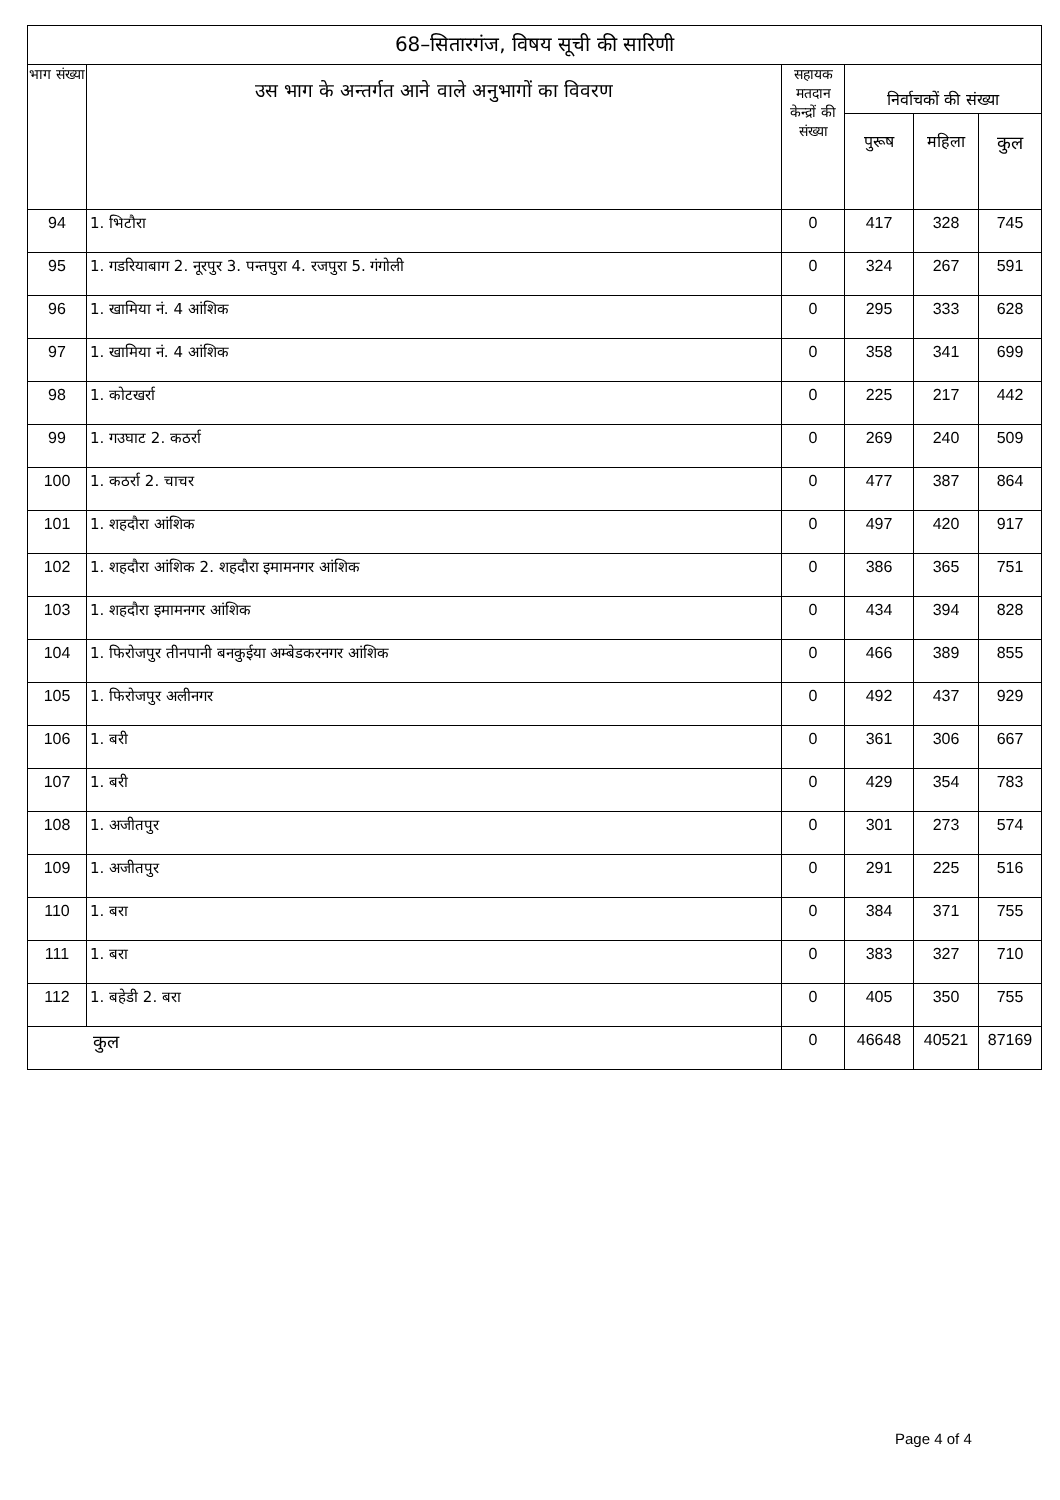| 68–सितारगंज, विषय सूची की सारिणी | | | | | |
| --- | --- | --- | --- | --- | --- |
| भाग संख्या | उस भाग के अन्तर्गत आने वाले अनुभागों का विवरण | सहायक मतदान केन्द्रों की संख्या | निर्वाचकों की संख्या | | |
| | | | पुरूष | महिला | कुल |
| 94 | 1. भिटौरा | 0 | 417 | 328 | 745 |
| 95 | 1. गडरियाबाग 2. नूरपुर 3. पन्तपुरा 4. रजपुरा 5. गंगोली | 0 | 324 | 267 | 591 |
| 96 | 1. खामिया नं. 4 आंशिक | 0 | 295 | 333 | 628 |
| 97 | 1. खामिया नं. 4 आंशिक | 0 | 358 | 341 | 699 |
| 98 | 1. कोटखर्रा | 0 | 225 | 217 | 442 |
| 99 | 1. गउघाट 2. कठर्रा | 0 | 269 | 240 | 509 |
| 100 | 1. कठर्रा 2. चाचर | 0 | 477 | 387 | 864 |
| 101 | 1. शहदौरा आंशिक | 0 | 497 | 420 | 917 |
| 102 | 1. शहदौरा आंशिक 2. शहदौरा इमामनगर आंशिक | 0 | 386 | 365 | 751 |
| 103 | 1. शहदौरा इमामनगर आंशिक | 0 | 434 | 394 | 828 |
| 104 | 1. फिरोजपुर तीनपानी बनकुईया अम्बेडकरनगर आंशिक | 0 | 466 | 389 | 855 |
| 105 | 1. फिरोजपुर अलीनगर | 0 | 492 | 437 | 929 |
| 106 | 1. बरी | 0 | 361 | 306 | 667 |
| 107 | 1. बरी | 0 | 429 | 354 | 783 |
| 108 | 1. अजीतपुर | 0 | 301 | 273 | 574 |
| 109 | 1. अजीतपुर | 0 | 291 | 225 | 516 |
| 110 | 1. बरा | 0 | 384 | 371 | 755 |
| 111 | 1. बरा | 0 | 383 | 327 | 710 |
| 112 | 1. बहेडी 2. बरा | 0 | 405 | 350 | 755 |
| कुल | | 0 | 46648 | 40521 | 87169 |
Page 4 of 4